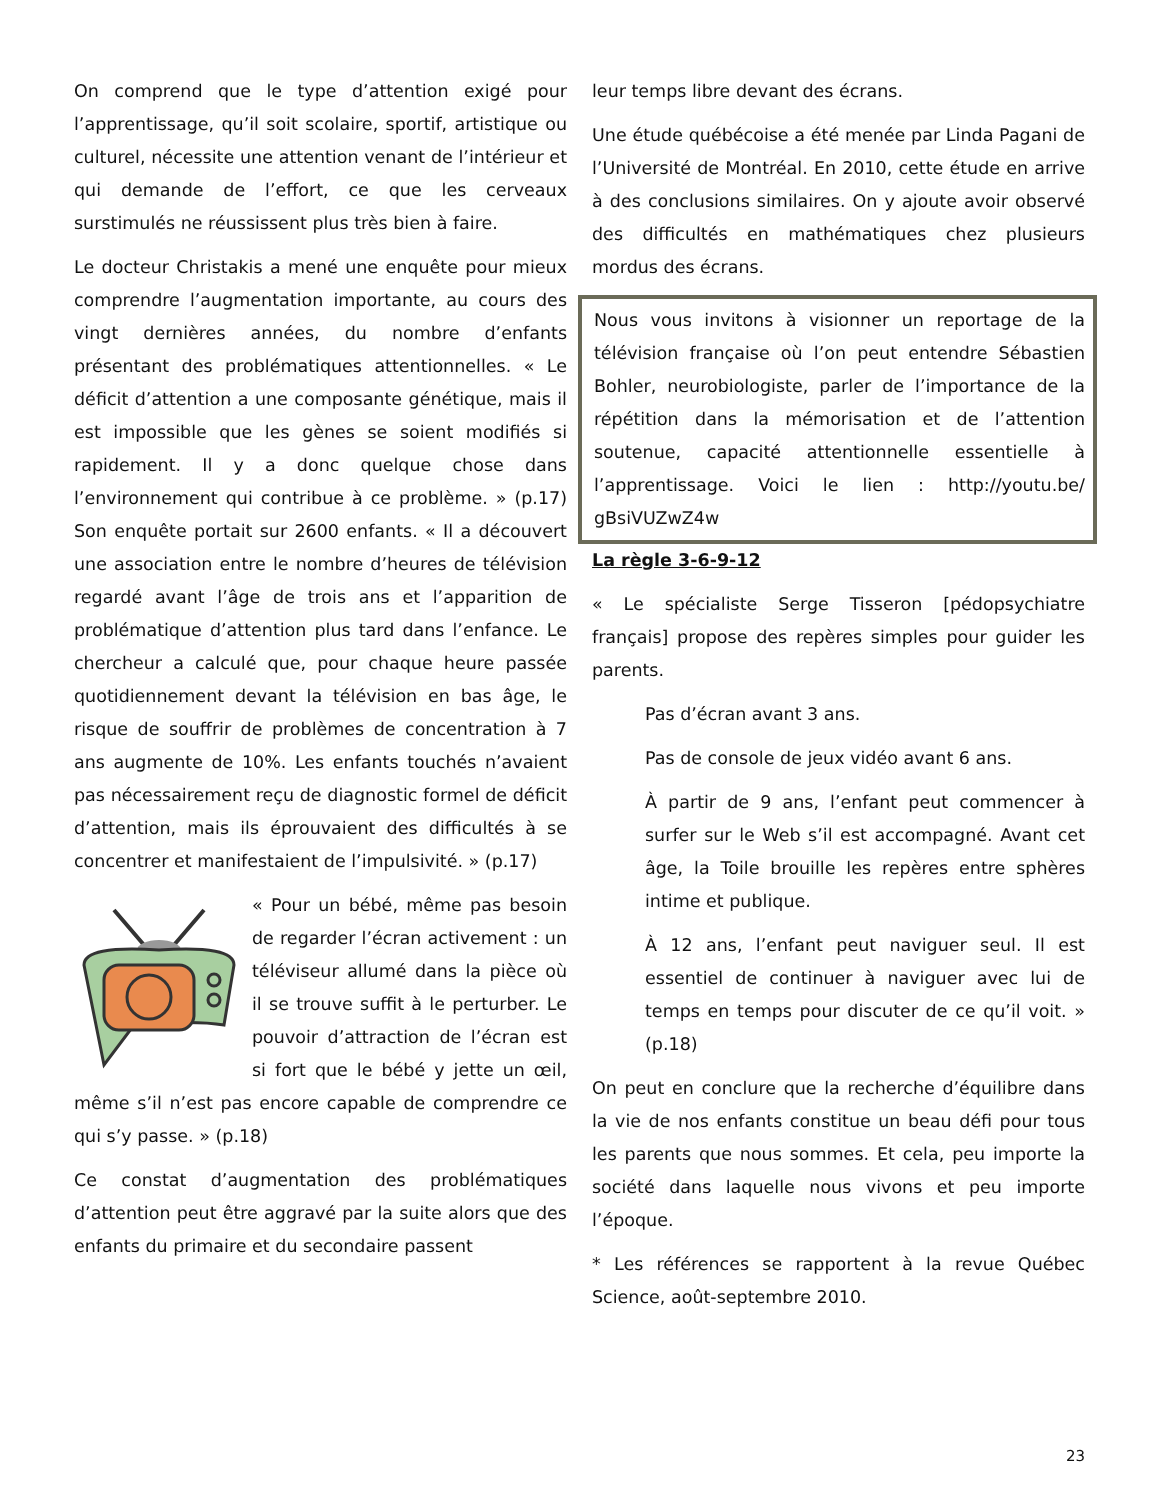On comprend que le type d’attention exigé pour l’apprentissage, qu’il soit scolaire, sportif, artistique ou culturel, nécessite une attention venant de l’intérieur et qui demande de l’effort, ce que les cerveaux surstimulés ne réussissent plus très bien à faire.
Le docteur Christakis a mené une enquête pour mieux comprendre l’augmentation importante, au cours des vingt dernières années, du nombre d’enfants présentant des problématiques attentionnelles. « Le déficit d’attention a une composante génétique, mais il est impossible que les gènes se soient modifiés si rapidement. Il y a donc quelque chose dans l’environnement qui contribue à ce problème. » (p.17) Son enquête portait sur 2600 enfants. « Il a découvert une association entre le nombre d’heures de télévision regardé avant l’âge de trois ans et l’apparition de problématique d’attention plus tard dans l’enfance. Le chercheur a calculé que, pour chaque heure passée quotidiennement devant la télévision en bas âge, le risque de souffrir de problèmes de concentration à 7 ans augmente de 10%. Les enfants touchés n’avaient pas nécessairement reçu de diagnostic formel de déficit d’attention, mais ils éprouvaient des difficultés à se concentrer et manifestaient de l’impulsivité. » (p.17)
« Pour un bébé, même pas besoin de regarder l’écran activement : un téléviseur allumé dans la pièce où il se trouve suffit à le perturber. Le pouvoir d’attraction de l’écran est si fort que le bébé y jette un œil, même s’il n’est pas encore capable de comprendre ce qui s’y passe. » (p.18)
Ce constat d’augmentation des problématiques d’attention peut être aggravé par la suite alors que des enfants du primaire et du secondaire passent
leur temps libre devant des écrans.
Une étude québécoise a été menée par Linda Pagani de l’Université de Montréal. En 2010, cette étude en arrive à des conclusions similaires. On y ajoute avoir observé des difficultés en mathématiques chez plusieurs mordus des écrans.
Nous vous invitons à visionner un reportage de la télévision française où l’on peut entendre Sébastien Bohler, neurobiologiste, parler de l’importance de la répétition dans la mémorisation et de l’attention soutenue, capacité attentionnelle essentielle à l’apprentissage. Voici le lien : http://youtu.be/ gBsiVUZwZ4w
La règle 3-6-9-12
« Le spécialiste Serge Tisseron [pédopsychiatre français] propose des repères simples pour guider les parents.
Pas d’écran avant 3 ans.
Pas de console de jeux vidéo avant 6 ans.
À partir de 9 ans, l’enfant peut commencer à surfer sur le Web s’il est accompagné. Avant cet âge, la Toile brouille les repères entre sphères intime et publique.
À 12 ans, l’enfant peut naviguer seul. Il est essentiel de continuer à naviguer avec lui de temps en temps pour discuter de ce qu’il voit. » (p.18)
On peut en conclure que la recherche d’équilibre dans la vie de nos enfants constitue un beau défi pour tous les parents que nous sommes. Et cela, peu importe la société dans laquelle nous vivons et peu importe l’époque.
* Les références se rapportent à la revue Québec Science, août-septembre 2010.
23